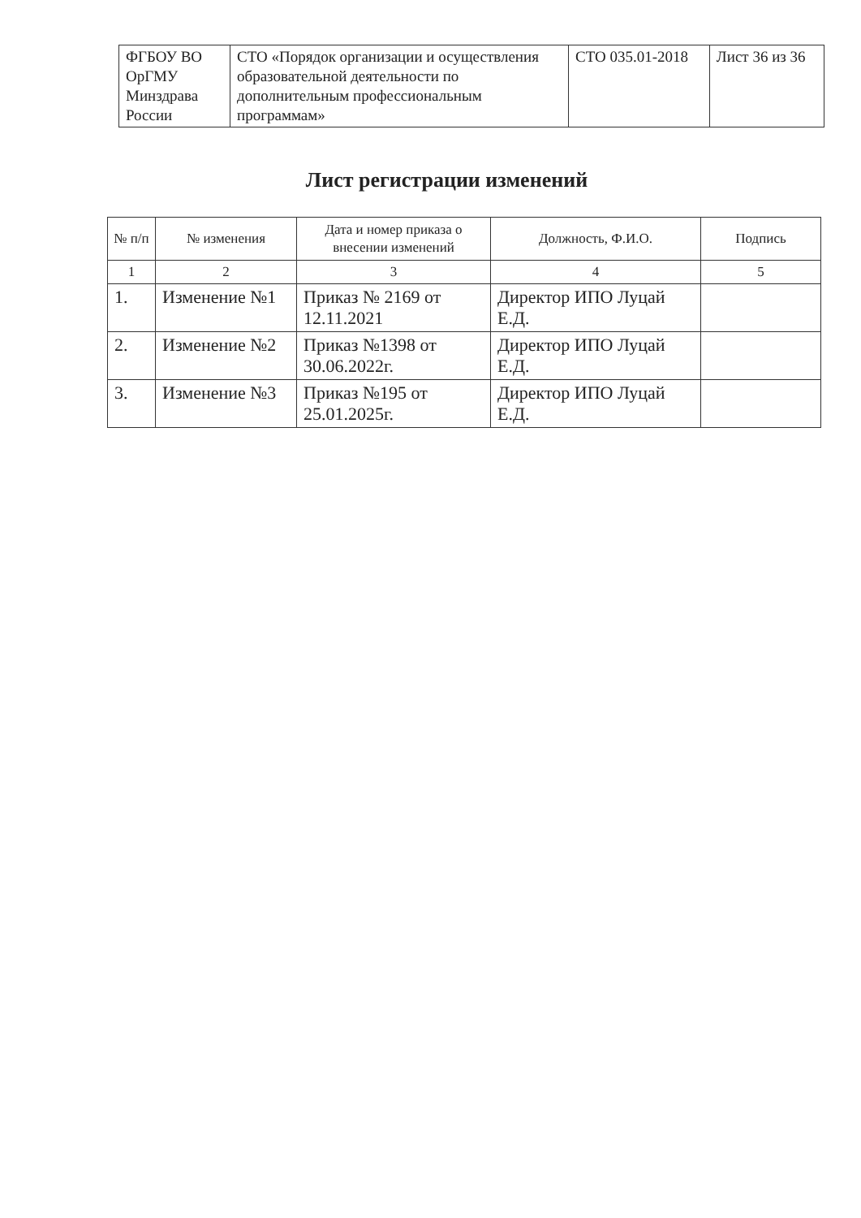| ФГБОУ ВО ОрГМУ Минздрава России | СТО «Порядок организации и осуществления образовательной деятельности по дополнительным профессиональным программам» | СТО 035.01-2018 | Лист 36 из 36 |
Лист регистрации изменений
| № п/п | № изменения | Дата и номер приказа о внесении изменений | Должность, Ф.И.О. | Подпись |
| --- | --- | --- | --- | --- |
| 1 | 2 | 3 | 4 | 5 |
| 1. | Изменение №1 | Приказ № 2169 от 12.11.2021 | Директор ИПО Луцай Е.Д. | |
| 2. | Изменение №2 | Приказ №1398 от 30.06.2022г. | Директор ИПО Луцай Е.Д. | |
| 3. | Изменение №3 | Приказ №195 от 25.01.2025г. | Директор ИПО Луцай Е.Д. | |